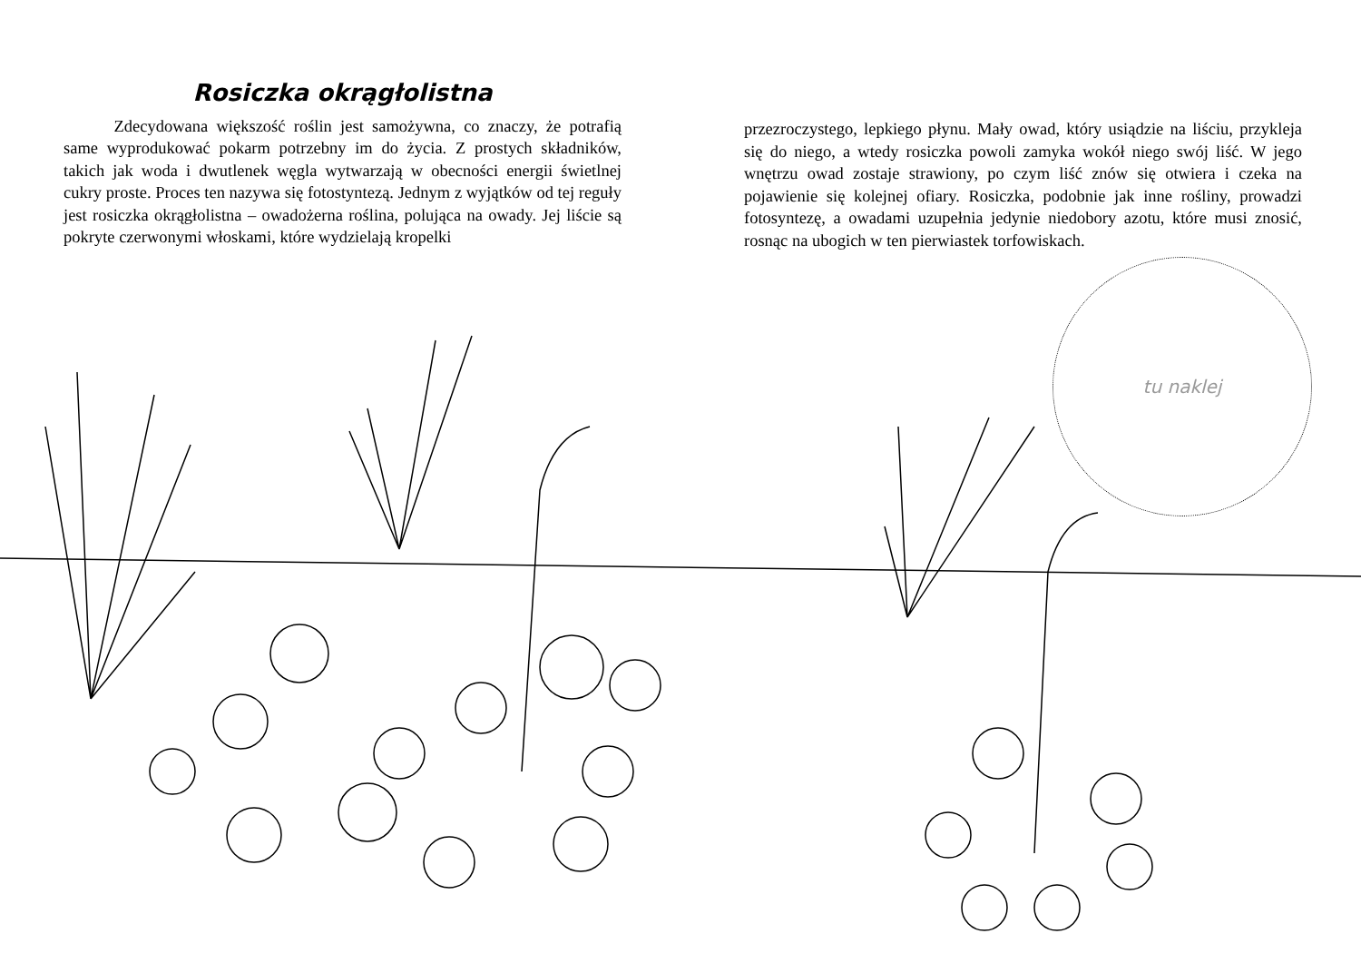Rosiczka okrągłolistna
   Zdecydowana większość roślin jest samożywna, co znaczy, że potrafią same wyprodukować pokarm potrzebny im do życia. Z prostych składników, takich jak woda i dwutlenek węgla wytwarzają w obecności energii świetlnej cukry proste. Proces ten nazywa się fotostyntezą. Jednym z wyjątków od tej reguły jest rosiczka okrągłolistna – owadożerna roślina, polująca na owady. Jej liście są pokryte czerwonymi włoskami, które wydzielają kropelki
przezroczystego, lepkiego płynu. Mały owad, który usiądzie na liściu, przykleja się do niego, a wtedy rosiczka powoli zamyka wokół niego swój liść. W jego wnętrzu owad zostaje strawiony, po czym liść znów się otwiera i czeka na pojawienie się kolejnej ofiary. Rosiczka, podobnie jak inne rośliny, prowadzi fotosyntezę, a owadami uzupełnia jedynie niedobory azotu, które musi znosić, rosnąc na ubogich w ten pierwiastek torfowiskach.
tu naklej